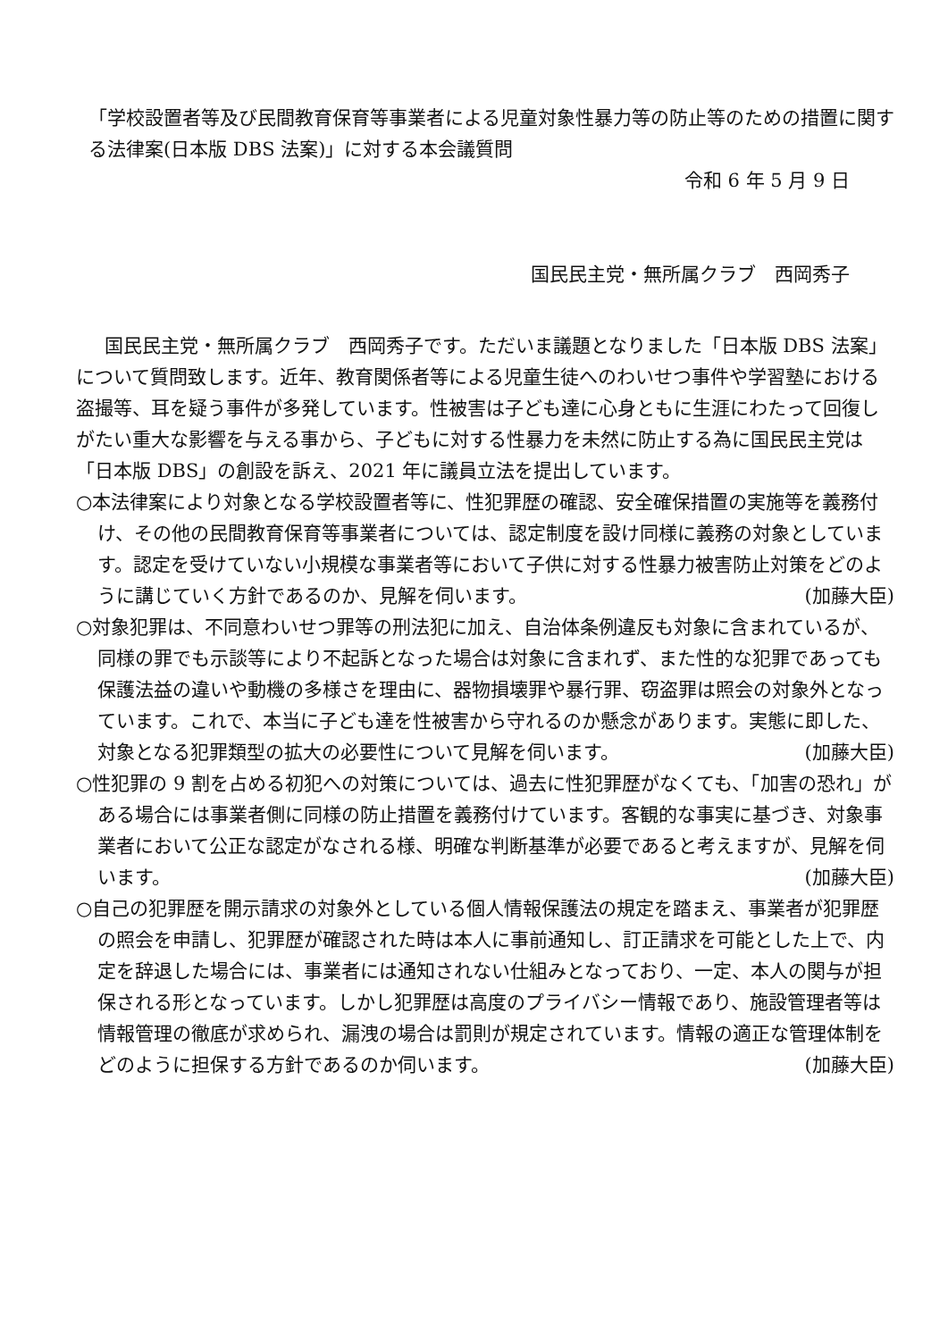「学校設置者等及び民間教育保育等事業者による児童対象性暴力等の防止等のための措置に関する法律案(日本版 DBS 法案)」に対する本会議質問
令和 6 年 5 月 9 日
国民民主党・無所属クラブ　西岡秀子
国民民主党・無所属クラブ　西岡秀子です。ただいま議題となりました「日本版 DBS 法案」について質問致します。近年、教育関係者等による児童生徒へのわいせつ事件や学習塾における盗撮等、耳を疑う事件が多発しています。性被害は子ども達に心身ともに生涯にわたって回復しがたい重大な影響を与える事から、子どもに対する性暴力を未然に防止する為に国民民主党は「日本版 DBS」の創設を訴え、2021 年に議員立法を提出しています。
○本法律案により対象となる学校設置者等に、性犯罪歴の確認、安全確保措置の実施等を義務付け、その他の民間教育保育等事業者については、認定制度を設け同様に義務の対象としています。認定を受けていない小規模な事業者等において子供に対する性暴力被害防止対策をどのように講じていく方針であるのか、見解を伺います。 (加藤大臣)
○対象犯罪は、不同意わいせつ罪等の刑法犯に加え、自治体条例違反も対象に含まれているが、同様の罪でも示談等により不起訴となった場合は対象に含まれず、また性的な犯罪であっても保護法益の違いや動機の多様さを理由に、器物損壊罪や暴行罪、窃盗罪は照会の対象外となっています。これで、本当に子ども達を性被害から守れるのか懸念があります。実態に即した、対象となる犯罪類型の拡大の必要性について見解を伺います。 (加藤大臣)
○性犯罪の 9 割を占める初犯への対策については、過去に性犯罪歴がなくても、「加害の恐れ」がある場合には事業者側に同様の防止措置を義務付けています。客観的な事実に基づき、対象事業者において公正な認定がなされる様、明確な判断基準が必要であると考えますが、見解を伺います。 (加藤大臣)
○自己の犯罪歴を開示請求の対象外としている個人情報保護法の規定を踏まえ、事業者が犯罪歴の照会を申請し、犯罪歴が確認された時は本人に事前通知し、訂正請求を可能とした上で、内定を辞退した場合には、事業者には通知されない仕組みとなっており、一定、本人の関与が担保される形となっています。しかし犯罪歴は高度のプライバシー情報であり、施設管理者等は情報管理の徹底が求められ、漏洩の場合は罰則が規定されています。情報の適正な管理体制をどのように担保する方針であるのか伺います。 (加藤大臣)